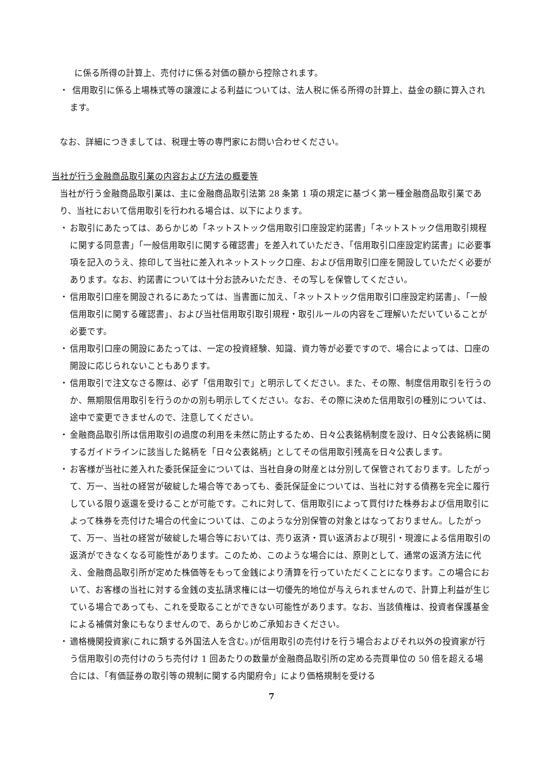に係る所得の計算上、売付けに係る対価の額から控除されます。
・ 信用取引に係る上場株式等の譲渡による利益については、法人税に係る所得の計算上、益金の額に算入されます。
なお、詳細につきましては、税理士等の専門家にお問い合わせください。
当社が行う金融商品取引業の内容および方法の概要等
当社が行う金融商品取引業は、主に金融商品取引法第 28 条第 1 項の規定に基づく第一種金融商品取引業であり、当社において信用取引を行われる場合は、以下によります。
・ お取引にあたっては、あらかじめ「ネットストック信用取引口座設定約諾書」「ネットストック信用取引規程に関する同意書」「一般信用取引に関する確認書」を差入れていただき、「信用取引口座設定約諾書」に必要事項を記入のうえ、捺印して当社に差入れネットストック口座、および信用取引口座を開設していただく必要があります。なお、約諾書については十分お読みいただき、その写しを保管してください。
・ 信用取引口座を開設されるにあたっては、当書面に加え、「ネットストック信用取引口座設定約諾書」、「一般信用取引に関する確認書」、および当社信用取引取引規程・取引ルールの内容をご理解いただいていることが必要です。
・ 信用取引口座の開設にあたっては、一定の投資経験、知識、資力等が必要ですので、場合によっては、口座の開設に応じられないこともあります。
・ 信用取引で注文なさる際は、必ず「信用取引で」と明示してください。また、その際、制度信用取引を行うのか、無期限信用取引を行うのかの別も明示してください。なお、その際に決めた信用取引の種別については、途中で変更できませんので、注意してください。
・ 金融商品取引所は信用取引の過度の利用を未然に防止するため、日々公表銘柄制度を設け、日々公表銘柄に関するガイドラインに該当した銘柄を「日々公表銘柄」としてその信用取引残高を日々公表します。
・ お客様が当社に差入れた委託保証金については、当社自身の財産とは分別して保管されております。したがって、万一、当社の経営が破綻した場合等であっても、委託保証金については、当社に対する債務を完全に履行している限り返還を受けることが可能です。これに対して、信用取引によって買付けた株券および信用取引によって株券を売付けた場合の代金については、このような分別保管の対象とはなっておりません。したがって、万一、当社の経営が破綻した場合等においては、売り返済・買い返済および現引・現渡による信用取引の返済ができなくなる可能性があります。このため、このような場合には、原則として、通常の返済方法に代え、金融商品取引所が定めた株価等をもって金銭により清算を行っていただくことになります。この場合において、お客様の当社に対する金銭の支払請求権には一切優先的地位が与えられませんので、計算上利益が生じている場合であっても、これを受取ることができない可能性があります。なお、当該債権は、投資者保護基金による補償対象にもなりませんので、あらかじめご承知おきください。
・ 適格機関投資家(これに類する外国法人を含む。)が信用取引の売付けを行う場合およびそれ以外の投資家が行う信用取引の売付けのうち売付け 1 回あたりの数量が金融商品取引所の定める売買単位の 50 倍を超える場合には、「有価証券の取引等の規制に関する内閣府令」により価格規制を受ける
7